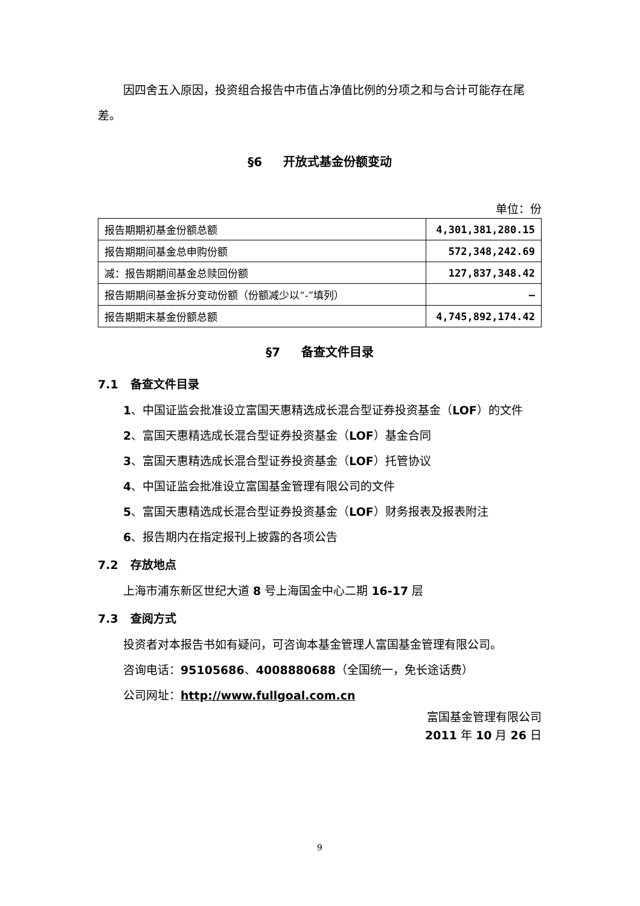因四舍五入原因，投资组合报告中市值占净值比例的分项之和与合计可能存在尾差。
§6 开放式基金份额变动
单位：份
| 报告期期初基金份额总额 | 4,301,381,280.15 |
| 报告期期间基金总申购份额 | 572,348,242.69 |
| 减：报告期期间基金总赎回份额 | 127,837,348.42 |
| 报告期期间基金拆分变动份额（份额减少以“-”填列） | — |
| 报告期期末基金份额总额 | 4,745,892,174.42 |
§7 备查文件目录
7.1 备查文件目录
1、中国证监会批准设立富国天惠精选成长混合型证券投资基金（LOF）的文件
2、富国天惠精选成长混合型证券投资基金（LOF）基金合同
3、富国天惠精选成长混合型证券投资基金（LOF）托管协议
4、中国证监会批准设立富国基金管理有限公司的文件
5、富国天惠精选成长混合型证券投资基金（LOF）财务报表及报表附注
6、报告期内在指定报刊上披露的各项公告
7.2 存放地点
上海市浦东新区世纪大道 8 号上海国金中心二期 16-17 层
7.3 查阅方式
投资者对本报告书如有疑问，可咨询本基金管理人富国基金管理有限公司。
咨询电话：95105686、4008880688（全国统一，免长途话费）
公司网址：http://www.fullgoal.com.cn
富国基金管理有限公司
2011 年 10 月 26 日
9